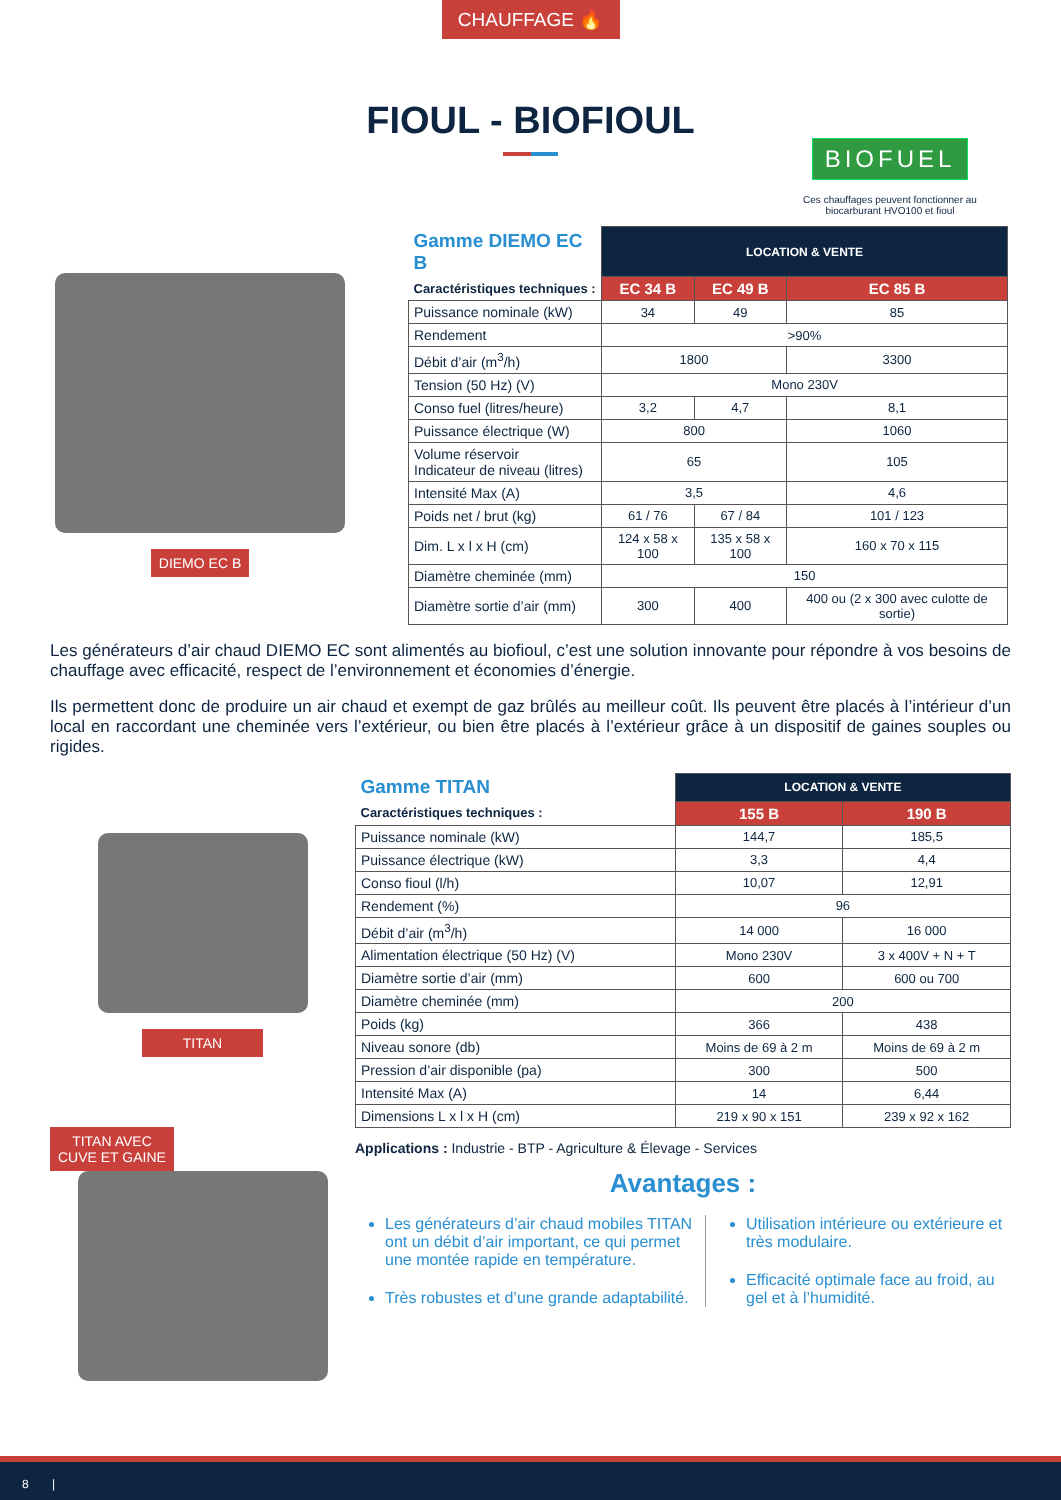CHAUFFAGE 🔥
FIOUL - BIOFIOUL
BIOFUEL
Ces chauffages peuvent fonctionner au biocarburant HVO100 et fioul
DIEMO EC B
| Gamme DIEMO EC B | LOCATION & VENTE | | |
| --- | --- | --- | --- |
| Caractéristiques techniques : | EC 34 B | EC 49 B | EC 85 B |
| Puissance nominale (kW) | 34 | 49 | 85 |
| Rendement | >90% | | |
| Débit d’air (m<sup>3</sup>/h) | 1800 | | 3300 |
| Tension (50 Hz) (V) | Mono 230V | | |
| Conso fuel (litres/heure) | 3,2 | 4,7 | 8,1 |
| Puissance électrique (W) | 800 | | 1060 |
| Volume réservoir Indicateur de niveau (litres) | 65 | | 105 |
| Intensité Max (A) | 3,5 | | 4,6 |
| Poids net / brut (kg) | 61 / 76 | 67 / 84 | 101 / 123 |
| Dim. L x l x H (cm) | 124 x 58 x 100 | 135 x 58 x 100 | 160 x 70 x 115 |
| Diamètre cheminée (mm) | 150 | | |
| Diamètre sortie d’air (mm) | 300 | 400 | 400 ou (2 x 300 avec culotte de sortie) |
Les générateurs d’air chaud DIEMO EC sont alimentés au biofioul, c’est une solution innovante pour répondre à vos besoins de chauffage avec efficacité, respect de l’environnement et économies d’énergie.
Ils permettent donc de produire un air chaud et exempt de gaz brûlés au meilleur coût. Ils peuvent être placés à l’intérieur d’un local en raccordant une cheminée vers l’extérieur, ou bien être placés à l’extérieur grâce à un dispositif de gaines souples ou rigides.
TITAN
TITAN AVEC
CUVE ET GAINE
| Gamme TITAN | LOCATION & VENTE | |
| --- | --- | --- |
| Caractéristiques techniques : | 155 B | 190 B |
| Puissance nominale (kW) | 144,7 | 185,5 |
| Puissance électrique (kW) | 3,3 | 4,4 |
| Conso fioul (l/h) | 10,07 | 12,91 |
| Rendement (%) | 96 | |
| Débit d’air (m<sup>3</sup>/h) | 14 000 | 16 000 |
| Alimentation électrique (50 Hz) (V) | Mono 230V | 3 x 400V + N + T |
| Diamètre sortie d’air (mm) | 600 | 600 ou 700 |
| Diamètre cheminée (mm) | 200 | |
| Poids (kg) | 366 | 438 |
| Niveau sonore (db) | Moins de 69 à 2 m | Moins de 69 à 2 m |
| Pression d’air disponible (pa) | 300 | 500 |
| Intensité Max (A) | 14 | 6,44 |
| Dimensions L x l x H (cm) | 219 x 90 x 151 | 239 x 92 x 162 |
Applications : Industrie - BTP - Agriculture & Élevage - Services
Avantages :
Les générateurs d’air chaud mobiles TITAN ont un débit d’air important, ce qui permet une montée rapide en température.
Très robustes et d’une grande adaptabilité.
Utilisation intérieure ou extérieure et très modulaire.
Efficacité optimale face au froid, au gel et à l’humidité.
8 |